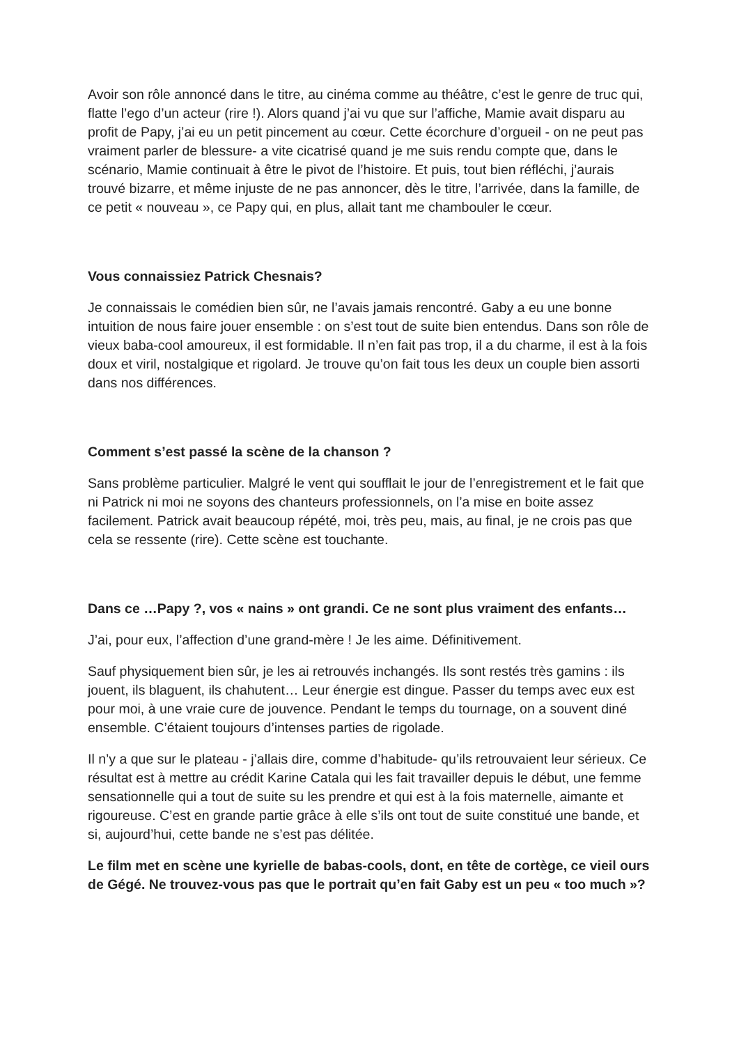Avoir son rôle annoncé dans le titre, au cinéma comme au théâtre, c’est le genre de truc qui, flatte l’ego d’un acteur (rire !). Alors quand j’ai vu que sur l’affiche, Mamie avait disparu au profit de Papy, j’ai eu un petit pincement au cœur. Cette écorchure d’orgueil - on ne peut pas vraiment parler de blessure- a vite cicatrisé quand je me suis rendu compte que, dans le scénario, Mamie continuait à être le pivot de l’histoire. Et puis, tout bien réfléchi, j’aurais trouvé bizarre, et même injuste de ne pas annoncer, dès le titre, l’arrivée, dans la famille, de ce petit « nouveau », ce Papy qui, en plus, allait tant me chambouler le cœur.
Vous connaissiez Patrick Chesnais?
Je connaissais le comédien bien sûr, ne l’avais jamais rencontré. Gaby a eu une bonne intuition de nous faire jouer ensemble : on s’est tout de suite bien entendus. Dans son rôle de vieux baba-cool amoureux, il est formidable. Il n’en fait pas trop, il a du charme, il est à la fois doux et viril, nostalgique et rigolard. Je trouve qu’on fait tous les deux un couple bien assorti dans nos différences.
Comment s’est passé la scène de la chanson ?
Sans problème particulier. Malgré le vent qui soufflait le jour de l’enregistrement et le fait que ni Patrick ni moi ne soyons des chanteurs professionnels, on l’a mise en boite assez facilement. Patrick avait beaucoup répété, moi, très peu, mais, au final, je ne crois pas que cela se ressente (rire). Cette scène est touchante.
Dans ce …Papy ?, vos « nains » ont grandi. Ce ne sont plus vraiment des enfants…
J’ai, pour eux, l’affection d’une grand-mère ! Je les aime. Définitivement.
Sauf physiquement bien sûr, je les ai retrouvés inchangés. Ils sont restés très gamins : ils jouent, ils blaguent, ils chahutent… Leur énergie est dingue. Passer du temps avec eux est pour moi, à une vraie cure de jouvence. Pendant le temps du tournage, on a souvent diné ensemble. C’étaient toujours d’intenses parties de rigolade.
Il n’y a que sur le plateau - j’allais dire, comme d’habitude- qu’ils retrouvaient leur sérieux. Ce résultat est à mettre au crédit Karine Catala qui les fait travailler depuis le début, une femme sensationnelle qui a tout de suite su les prendre et qui est à la fois maternelle, aimante et rigoureuse. C’est en grande partie grâce à elle s’ils ont tout de suite constitué une bande, et si, aujourd’hui, cette bande ne s’est pas délitée.
Le film met en scène une kyrielle de babas-cools, dont, en tête de cortège, ce vieil ours de Gégé. Ne trouvez-vous pas que le portrait qu’en fait Gaby est un peu « too much »?